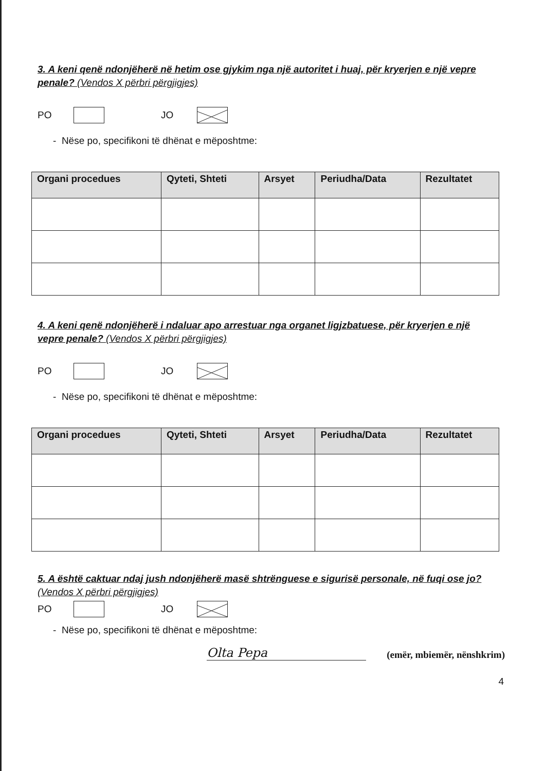3. A keni qenë ndonjëherë në hetim ose gjykim nga një autoritet i huaj, për kryerjen e një vepre penale? (Vendos X përbri përgjigjes)
PO JO
- Nëse po, specifikoni të dhënat e mëposhtme:
| Organi procedues | Qyteti, Shteti | Arsyet | Periudha/Data | Rezultatet |
| --- | --- | --- | --- | --- |
4. A keni qenë ndonjëherë i ndaluar apo arrestuar nga organet ligjzbatuese, për kryerjen e një vepre penale? (Vendos X përbri përgjigjes)
PO JO
- Nëse po, specifikoni të dhënat e mëposhtme:
| Organi procedues | Qyteti, Shteti | Arsyet | Periudha/Data | Rezultatet |
| --- | --- | --- | --- | --- |
5. A është caktuar ndaj jush ndonjëherë masë shtrënguese e sigurisë personale, në fuqi ose jo? (Vendos X përbri përgjigjes)
PO JO
- Nëse po, specifikoni të dhënat e mëposhtme:
Olta Pepa
(emër, mbiemër, nënshkrim)
4